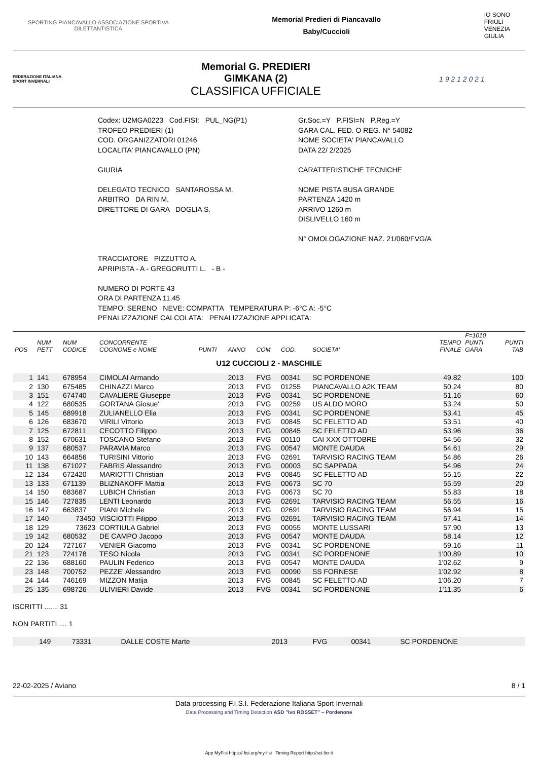SPORTING PIANCAVALLO ASSOCIAZIONE SPORTIVA
DILETTANTISTICA
Memorial Predieri di Piancavallo
Baby/Cuccioli
IO SONO
FRIULI
VENEZIA
GIULIA
FEDERAZIONE ITALIANA SPORT INVERNALI
Memorial G. PREDIERI
GIMKANA (2)
CLASSIFICA UFFICIALE
1 9 2 1 2 0 2 1
Codex: U2MGA0223 Cod.FISI: PUL_NG(P1)
TROFEO PREDIERI (1)
COD. ORGANIZZATORI 01246
LOCALITA' PIANCAVALLO (PN)
GIURIA
DELEGATO TECNICO SANTAROSSA M.
ARBITRO DA RIN M.
DIRETTORE DI GARA DOGLIA S.
Gr.Soc.=Y P.FISI=N P.Reg.=Y
GARA CAL. FED. O REG. N° 54082
NOME SOCIETA' PIANCAVALLO
DATA 22/ 2/2025
CARATTERISTICHE TECNICHE
NOME PISTA BUSA GRANDE
PARTENZA 1420 m
ARRIVO 1260 m
DISLIVELLO 160 m
N° OMOLOGAZIONE NAZ. 21/060/FVG/A
TRACCIATORE PIZZUTTO A.
APRIPISTA - A - GREGORUTTI L. - B -
NUMERO DI PORTE 43
ORA DI PARTENZA 11.45
TEMPO: SERENO NEVE: COMPATTA TEMPERATURA P: -6°C A: -5°C
PENALIZZAZIONE CALCOLATA: PENALIZZAZIONE APPLICATA:
| POS | NUM PETT | NUM CODICE | CONCORRENTE COGNOME e NOME | PUNTI | ANNO | COM | COD. | SOCIETA' | TEMPO FINALE | F=1010 PUNTI GARA | PUNTI TAB |
| --- | --- | --- | --- | --- | --- | --- | --- | --- | --- | --- | --- |
| U12 CUCCIOLI 2 - MASCHILE | | | | | | | | | | | |
| 1 | 141 | 678954 | CIMOLAI Armando | | 2013 | FVG | 00341 | SC PORDENONE | 49.82 | | 100 |
| 2 | 130 | 675485 | CHINAZZI Marco | | 2013 | FVG | 01255 | PIANCAVALLO A2K TEAM | 50.24 | | 80 |
| 3 | 151 | 674740 | CAVALIERE Giuseppe | | 2013 | FVG | 00341 | SC PORDENONE | 51.16 | | 60 |
| 4 | 122 | 680535 | GORTANA Giosue' | | 2013 | FVG | 00259 | US ALDO MORO | 53.24 | | 50 |
| 5 | 145 | 689918 | ZULIANELLO Elia | | 2013 | FVG | 00341 | SC PORDENONE | 53.41 | | 45 |
| 6 | 126 | 683670 | VIRILI Vittorio | | 2013 | FVG | 00845 | SC FELETTO AD | 53.51 | | 40 |
| 7 | 125 | 672811 | CECOTTO Filippo | | 2013 | FVG | 00845 | SC FELETTO AD | 53.96 | | 36 |
| 8 | 152 | 670631 | TOSCANO Stefano | | 2013 | FVG | 00110 | CAI XXX OTTOBRE | 54.56 | | 32 |
| 9 | 137 | 680537 | PARAVIA Marco | | 2013 | FVG | 00547 | MONTE DAUDA | 54.61 | | 29 |
| 10 | 143 | 664856 | TURISINI Vittorio | | 2013 | FVG | 02691 | TARVISIO RACING TEAM | 54.86 | | 26 |
| 11 | 138 | 671027 | FABRIS Alessandro | | 2013 | FVG | 00003 | SC SAPPADA | 54.96 | | 24 |
| 12 | 134 | 672420 | MARIOTTI Christian | | 2013 | FVG | 00845 | SC FELETTO AD | 55.15 | | 22 |
| 13 | 133 | 671139 | BLIZNAKOFF Mattia | | 2013 | FVG | 00673 | SC 70 | 55.59 | | 20 |
| 14 | 150 | 683687 | LUBICH Christian | | 2013 | FVG | 00673 | SC 70 | 55.83 | | 18 |
| 15 | 146 | 727835 | LENTI Leonardo | | 2013 | FVG | 02691 | TARVISIO RACING TEAM | 56.55 | | 16 |
| 16 | 147 | 663837 | PIANI Michele | | 2013 | FVG | 02691 | TARVISIO RACING TEAM | 56.94 | | 15 |
| 17 | 140 | 73450 | VISCIOTTI Filippo | | 2013 | FVG | 02691 | TARVISIO RACING TEAM | 57.41 | | 14 |
| 18 | 129 | 73623 | CORTIULA Gabriel | | 2013 | FVG | 00055 | MONTE LUSSARI | 57.90 | | 13 |
| 19 | 142 | 680532 | DE CAMPO Jacopo | | 2013 | FVG | 00547 | MONTE DAUDA | 58.14 | | 12 |
| 20 | 124 | 727167 | VENIER Giacomo | | 2013 | FVG | 00341 | SC PORDENONE | 59.16 | | 11 |
| 21 | 123 | 724178 | TESO Nicola | | 2013 | FVG | 00341 | SC PORDENONE | 1'00.89 | | 10 |
| 22 | 136 | 688160 | PAULIN Federico | | 2013 | FVG | 00547 | MONTE DAUDA | 1'02.62 | | 9 |
| 23 | 148 | 700752 | PEZZE' Alessandro | | 2013 | FVG | 00090 | SS FORNESE | 1'02.92 | | 8 |
| 24 | 144 | 746169 | MIZZON Matija | | 2013 | FVG | 00845 | SC FELETTO AD | 1'06.20 | | 7 |
| 25 | 135 | 698726 | ULIVIERI Davide | | 2013 | FVG | 00341 | SC PORDENONE | 1'11.35 | | 6 |
ISCRITTI ....... 31
NON PARTITI .... 1
| | 149 | 73331 | DALLE COSTE Marte | 2013 | FVG | 00341 | SC PORDENONE |
22-02-2025 / Aviano 8 / 1
Data processing F.I.S.I. Federazione Italiana Sport Invernali
Data Processing and Timing Detection ASD "Ivo ROSSET" – Pordenone
App MyFisi https:// fisi.org/my-fisi Timing Report http://sci.ficr.it